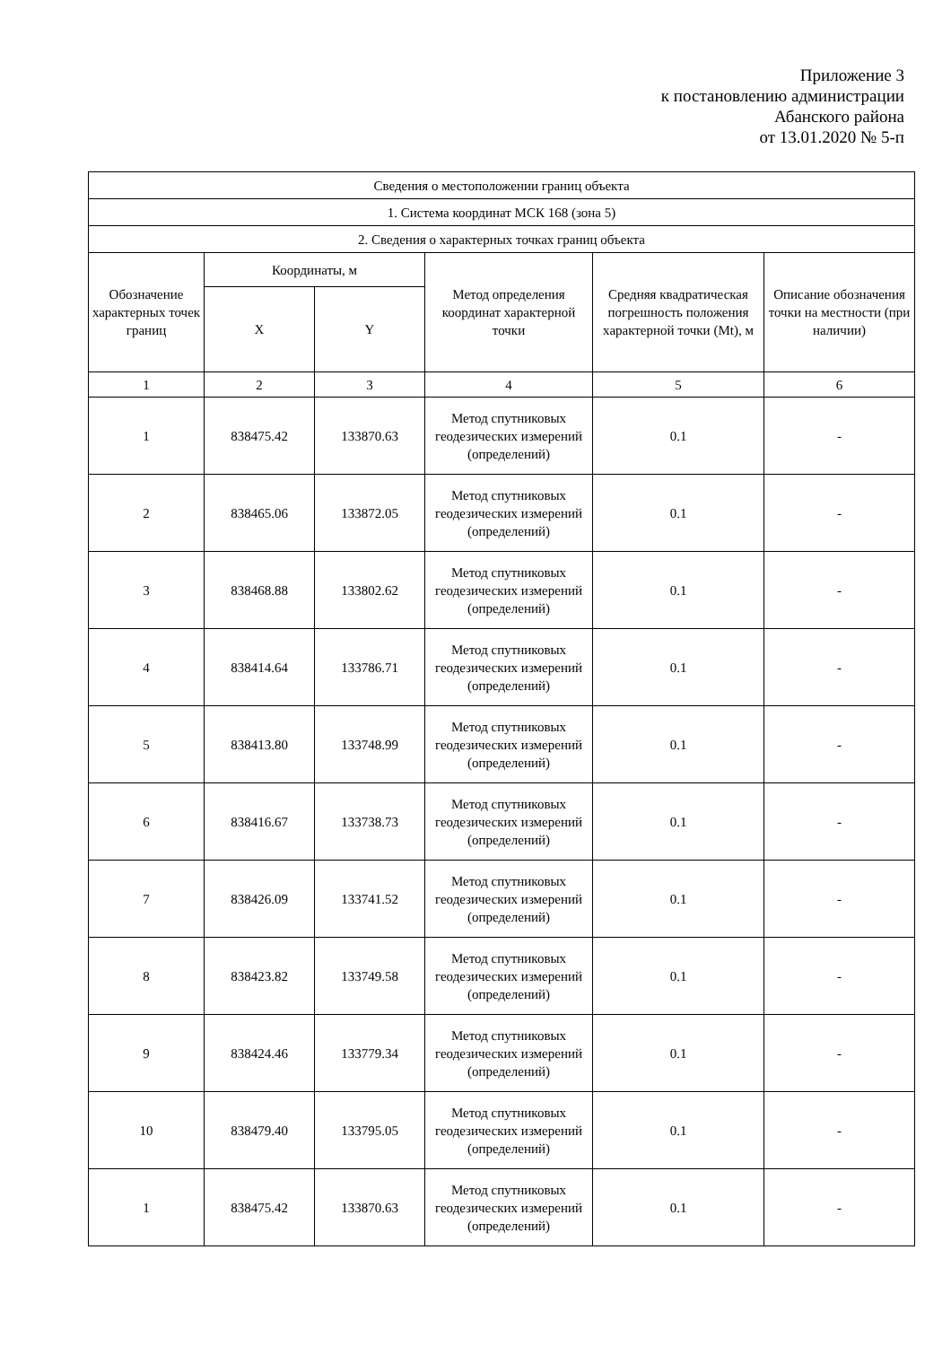Приложение 3
к постановлению администрации
Абанского района
от 13.01.2020 № 5-п
| Сведения о местоположении границ объекта | | | | | |
| --- | --- | --- | --- | --- | --- |
| 1. Система координат МСК 168 (зона 5) | | | | | |
| 2. Сведения о характерных точках границ объекта | | | | | |
| Обозначение характерных точек границ | Координаты, м | | Метод определения координат характерной точки | Средняя квадратическая погрешность положения характерной точки (Mt), м | Описание обозначения точки на местности (при наличии) |
| | X | Y | | | |
| 1 | 2 | 3 | 4 | 5 | 6 |
| 1 | 838475.42 | 133870.63 | Метод спутниковых геодезических измерений (определений) | 0.1 | - |
| 2 | 838465.06 | 133872.05 | Метод спутниковых геодезических измерений (определений) | 0.1 | - |
| 3 | 838468.88 | 133802.62 | Метод спутниковых геодезических измерений (определений) | 0.1 | - |
| 4 | 838414.64 | 133786.71 | Метод спутниковых геодезических измерений (определений) | 0.1 | - |
| 5 | 838413.80 | 133748.99 | Метод спутниковых геодезических измерений (определений) | 0.1 | - |
| 6 | 838416.67 | 133738.73 | Метод спутниковых геодезических измерений (определений) | 0.1 | - |
| 7 | 838426.09 | 133741.52 | Метод спутниковых геодезических измерений (определений) | 0.1 | - |
| 8 | 838423.82 | 133749.58 | Метод спутниковых геодезических измерений (определений) | 0.1 | - |
| 9 | 838424.46 | 133779.34 | Метод спутниковых геодезических измерений (определений) | 0.1 | - |
| 10 | 838479.40 | 133795.05 | Метод спутниковых геодезических измерений (определений) | 0.1 | - |
| 1 | 838475.42 | 133870.63 | Метод спутниковых геодезических измерений (определений) | 0.1 | - |